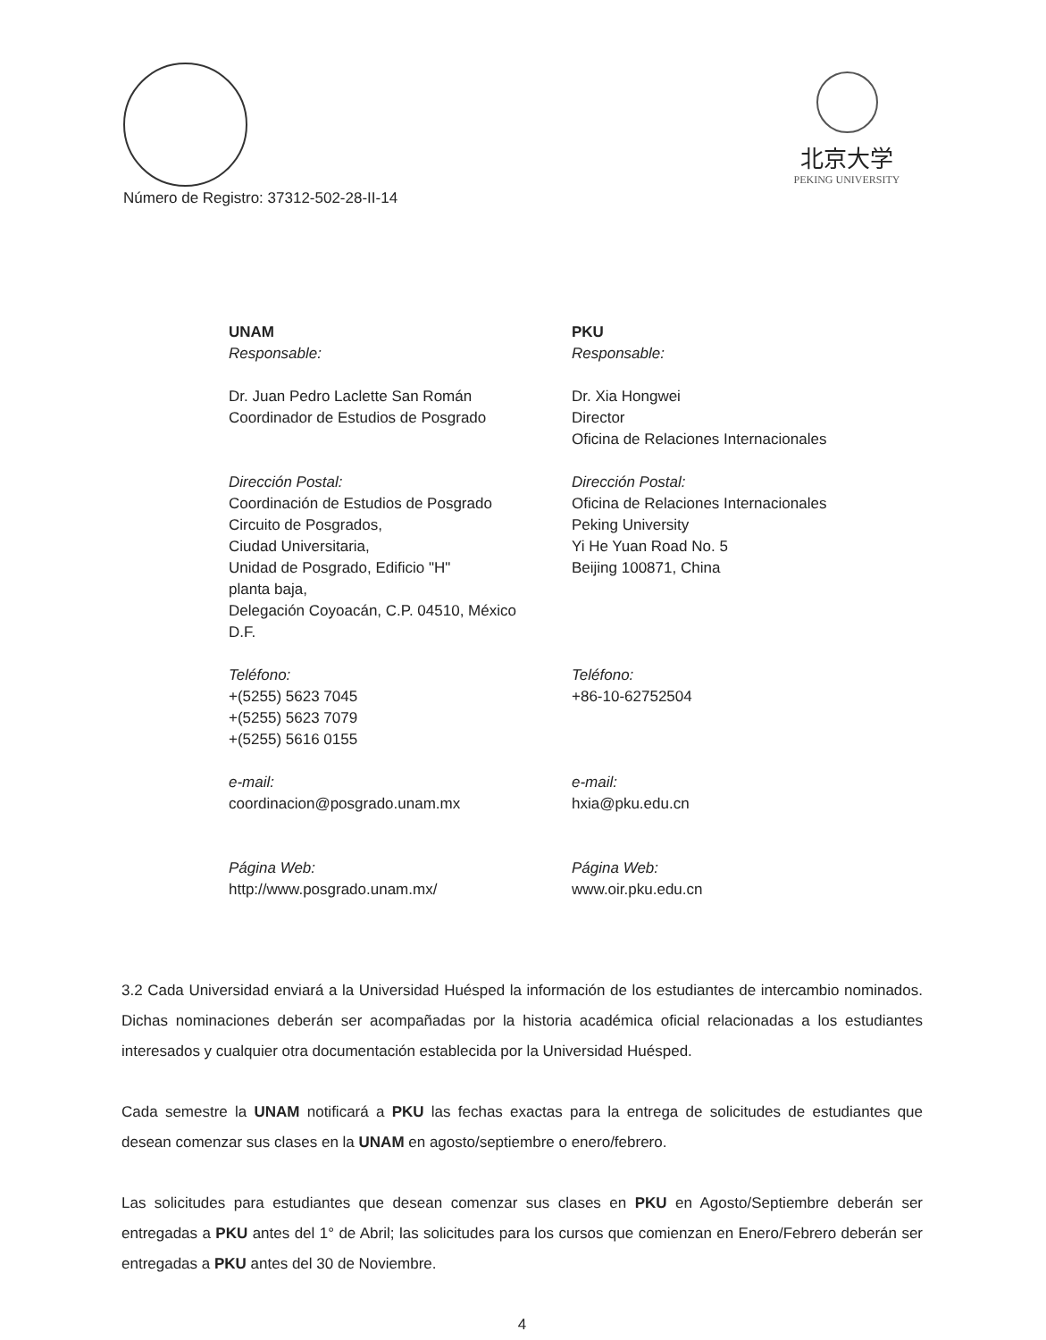北京大学
PEKING UNIVERSITY
Número de Registro: 37312-502-28-II-14
UNAM
Responsable:
Dr. Juan Pedro Laclette San Román
Coordinador de Estudios de Posgrado
Dirección Postal:
Coordinación de Estudios de Posgrado
Circuito de Posgrados,
Ciudad Universitaria,
Unidad de Posgrado, Edificio "H"
planta baja,
Delegación Coyoacán, C.P. 04510, México
D.F.
Teléfono:
+(5255) 5623 7045
+(5255) 5623 7079
+(5255) 5616 0155
e-mail:
coordinacion@posgrado.unam.mx
Página Web:
http://www.posgrado.unam.mx/
PKU
Responsable:
Dr. Xia Hongwei
Director
Oficina de Relaciones Internacionales
Dirección Postal:
Oficina de Relaciones Internacionales
Peking University
Yi He Yuan Road No. 5
Beijing 100871, China
Teléfono:
+86-10-62752504
e-mail:
hxia@pku.edu.cn
Página Web:
www.oir.pku.edu.cn
3.2 Cada Universidad enviará a la Universidad Huésped la información de los estudiantes de intercambio nominados. Dichas nominaciones deberán ser acompañadas por la historia académica oficial relacionadas a los estudiantes interesados y cualquier otra documentación establecida por la Universidad Huésped.
Cada semestre la UNAM notificará a PKU las fechas exactas para la entrega de solicitudes de estudiantes que desean comenzar sus clases en la UNAM en agosto/septiembre o enero/febrero.
Las solicitudes para estudiantes que desean comenzar sus clases en PKU en Agosto/Septiembre deberán ser entregadas a PKU antes del 1° de Abril; las solicitudes para los cursos que comienzan en Enero/Febrero deberán ser entregadas a PKU antes del 30 de Noviembre.
4